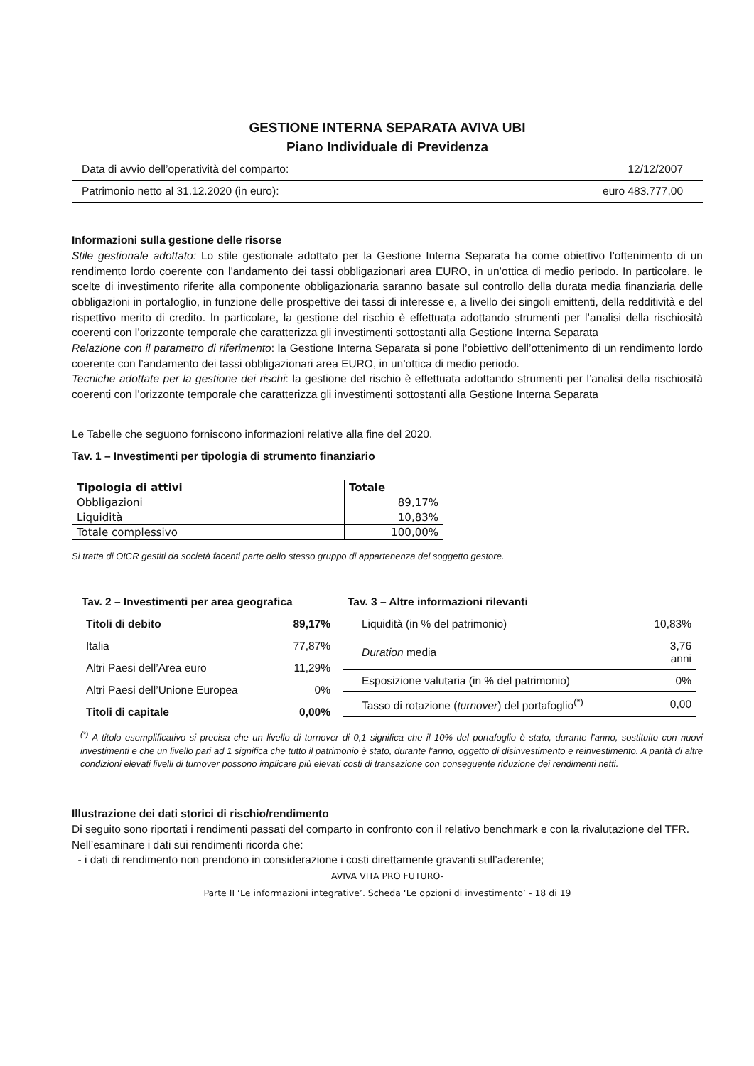GESTIONE INTERNA SEPARATA AVIVA UBI
Piano Individuale di Previdenza
Data di avvio dell’operatività del comparto: 12/12/2007
Patrimonio netto al 31.12.2020 (in euro): euro 483.777,00
Informazioni sulla gestione delle risorse
Stile gestionale adottato: Lo stile gestionale adottato per la Gestione Interna Separata ha come obiettivo l’ottenimento di un rendimento lordo coerente con l’andamento dei tassi obbligazionari area EURO, in un’ottica di medio periodo. In particolare, le scelte di investimento riferite alla componente obbligazionaria saranno basate sul controllo della durata media finanziaria delle obbligazioni in portafoglio, in funzione delle prospettive dei tassi di interesse e, a livello dei singoli emittenti, della redditività e del rispettivo merito di credito. In particolare, la gestione del rischio è effettuata adottando strumenti per l’analisi della rischiosità coerenti con l’orizzonte temporale che caratterizza gli investimenti sottostanti alla Gestione Interna Separata
Relazione con il parametro di riferimento: la Gestione Interna Separata si pone l’obiettivo dell’ottenimento di un rendimento lordo coerente con l’andamento dei tassi obbligazionari area EURO, in un’ottica di medio periodo.
Tecniche adottate per la gestione dei rischi: la gestione del rischio è effettuata adottando strumenti per l’analisi della rischiosità coerenti con l’orizzonte temporale che caratterizza gli investimenti sottostanti alla Gestione Interna Separata
Le Tabelle che seguono forniscono informazioni relative alla fine del 2020.
Tav. 1 – Investimenti per tipologia di strumento finanziario
| Tipologia di attivi | Totale |
| --- | --- |
| Obbligazioni | 89,17% |
| Liquidità | 10,83% |
| Totale complessivo | 100,00% |
Si tratta di OICR gestiti da società facenti parte dello stesso gruppo di appartenenza del soggetto gestore.
| Tav. 2 – Investimenti per area geografica | |
| Titoli di debito | 89,17% |
| Italia | 77,87% |
| Altri Paesi dell’Area euro | 11,29% |
| Altri Paesi dell’Unione Europea | 0% |
| Titoli di capitale | 0,00% |
| Tav. 3 – Altre informazioni rilevanti | |
| Liquidità (in % del patrimonio) | 10,83% |
| Duration media | 3,76 anni |
| Esposizione valutaria (in % del patrimonio) | 0% |
| Tasso di rotazione ( turnover ) del portafoglio<sup>(*)</sup> | 0,00 |
<sup>(*)</sup> A titolo esemplificativo si precisa che un livello di turnover di 0,1 significa che il 10% del portafoglio è stato, durante l’anno, sostituito con nuovi investimenti e che un livello pari ad 1 significa che tutto il patrimonio è stato, durante l’anno, oggetto di disinvestimento e reinvestimento. A parità di altre condizioni elevati livelli di turnover possono implicare più elevati costi di transazione con conseguente riduzione dei rendimenti netti.
Illustrazione dei dati storici di rischio/rendimento
Di seguito sono riportati i rendimenti passati del comparto in confronto con il relativo benchmark e con la rivalutazione del TFR.
Nell’esaminare i dati sui rendimenti ricorda che:
- i dati di rendimento non prendono in considerazione i costi direttamente gravanti sull’aderente;
AVIVA VITA PRO FUTURO-
Parte II ‘Le informazioni integrative’. Scheda ‘Le opzioni di investimento’ - 18 di 19